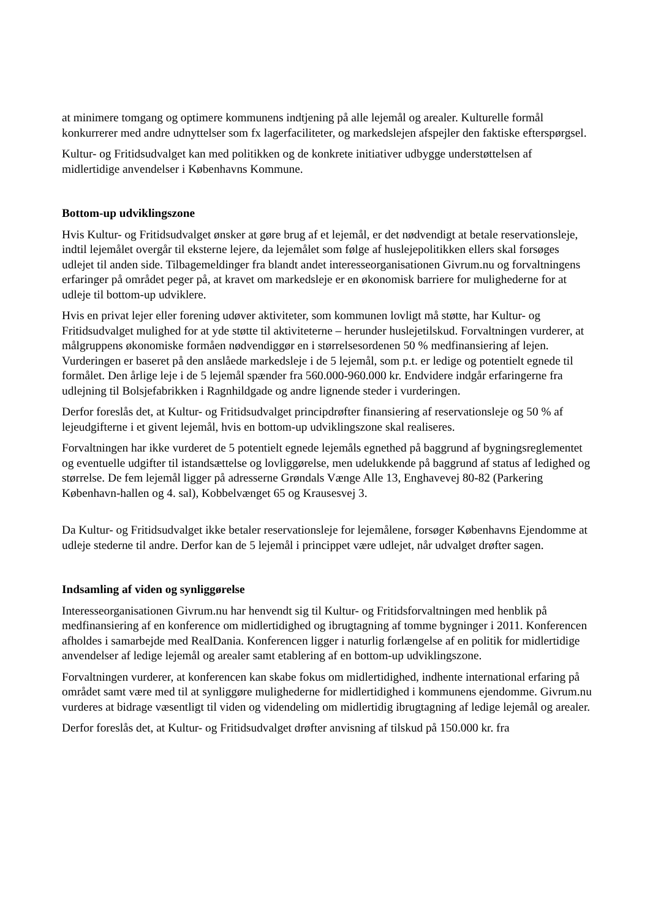at minimere tomgang og optimere kommunens indtjening på alle lejemål og arealer. Kulturelle formål konkurrerer med andre udnyttelser som fx lagerfaciliteter, og markedslejen afspejler den faktiske efterspørgsel.
Kultur- og Fritidsudvalget kan med politikken og de konkrete initiativer udbygge understøttelsen af midlertidige anvendelser i Københavns Kommune.
Bottom-up udviklingszone
Hvis Kultur- og Fritidsudvalget ønsker at gøre brug af et lejemål, er det nødvendigt at betale reservationsleje, indtil lejemålet overgår til eksterne lejere, da lejemålet som følge af huslejepolitikken ellers skal forsøges udlejet til anden side. Tilbagemeldinger fra blandt andet interesseorganisationen Givrum.nu og forvaltningens erfaringer på området peger på, at kravet om markedsleje er en økonomisk barriere for mulighederne for at udleje til bottom-up udviklere.
Hvis en privat lejer eller forening udøver aktiviteter, som kommunen lovligt må støtte, har Kultur- og Fritidsudvalget mulighed for at yde støtte til aktiviteterne – herunder huslejetilskud. Forvaltningen vurderer, at målgruppens økonomiske formåen nødvendiggør en i størrelsesordenen 50 % medfinansiering af lejen. Vurderingen er baseret på den anslåede markedsleje i de 5 lejemål, som p.t. er ledige og potentielt egnede til formålet. Den årlige leje i de 5 lejemål spænder fra 560.000-960.000 kr. Endvidere indgår erfaringerne fra udlejning til Bolsjefabrikken i Ragnhildgade og andre lignende steder i vurderingen.
Derfor foreslås det, at Kultur- og Fritidsudvalget principdrøfter finansiering af reservationsleje og 50 % af lejeudgifterne i et givent lejemål, hvis en bottom-up udviklingszone skal realiseres.
Forvaltningen har ikke vurderet de 5 potentielt egnede lejemåls egnethed på baggrund af bygningsreglementet og eventuelle udgifter til istandsættelse og lovliggørelse, men udelukkende på baggrund af status af ledighed og størrelse. De fem lejemål ligger på adresserne Grøndals Vænge Alle 13, Enghavevej 80-82 (Parkering København-hallen og 4. sal), Kobbelvænget 65 og Krausesvej 3.
Da Kultur- og Fritidsudvalget ikke betaler reservationsleje for lejemålene, forsøger Københavns Ejendomme at udleje stederne til andre. Derfor kan de 5 lejemål i princippet være udlejet, når udvalget drøfter sagen.
Indsamling af viden og synliggørelse
Interesseorganisationen Givrum.nu har henvendt sig til Kultur- og Fritidsforvaltningen med henblik på medfinansiering af en konference om midlertidighed og ibrugtagning af tomme bygninger i 2011. Konferencen afholdes i samarbejde med RealDania. Konferencen ligger i naturlig forlængelse af en politik for midlertidige anvendelser af ledige lejemål og arealer samt etablering af en bottom-up udviklingszone.
Forvaltningen vurderer, at konferencen kan skabe fokus om midlertidighed, indhente international erfaring på området samt være med til at synliggøre mulighederne for midlertidighed i kommunens ejendomme. Givrum.nu vurderes at bidrage væsentligt til viden og videndeling om midlertidig ibrugtagning af ledige lejemål og arealer.
Derfor foreslås det, at Kultur- og Fritidsudvalget drøfter anvisning af tilskud på 150.000 kr. fra